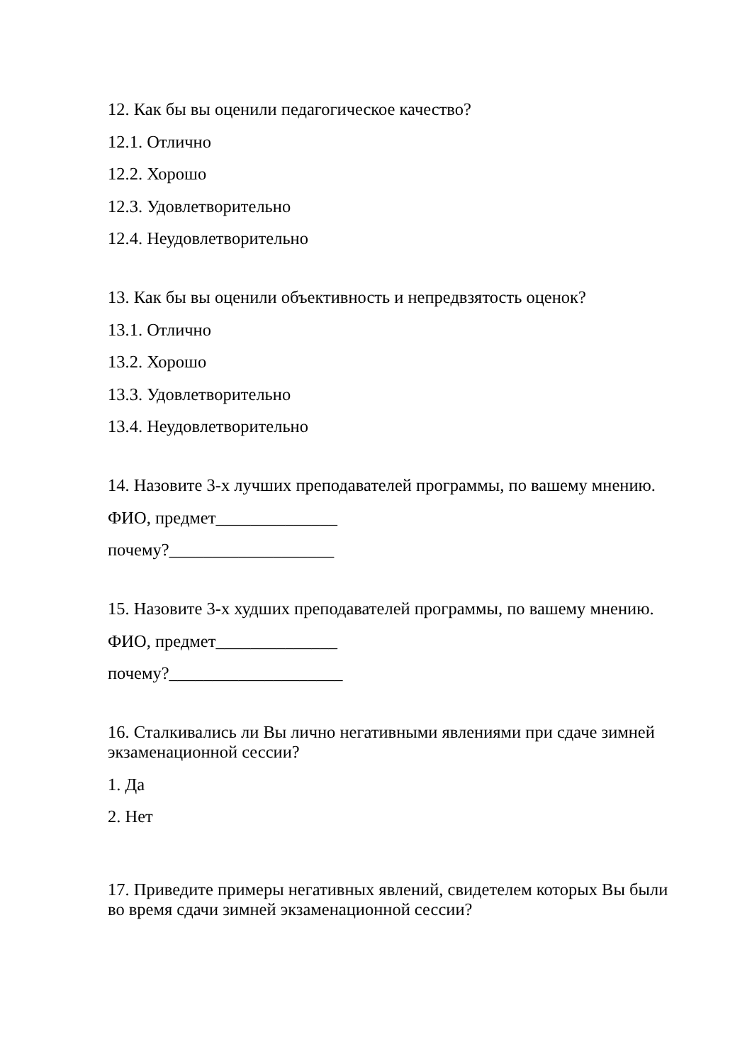12. Как бы вы оценили педагогическое качество?
12.1. Отлично
12.2. Хорошо
12.3. Удовлетворительно
12.4. Неудовлетворительно
13. Как бы вы оценили объективность и непредвзятость оценок?
13.1. Отлично
13.2. Хорошо
13.3. Удовлетворительно
13.4. Неудовлетворительно
14. Назовите 3-х лучших преподавателей программы, по вашему мнению.
ФИО, предмет______________
почему?___________________
15. Назовите 3-х худших преподавателей программы, по вашему мнению.
ФИО, предмет______________
почему?____________________
16. Сталкивались ли Вы лично негативными явлениями при сдаче зимней экзаменационной сессии?
1. Да
2. Нет
17. Приведите примеры негативных явлений, свидетелем которых Вы были во время сдачи зимней экзаменационной сессии?